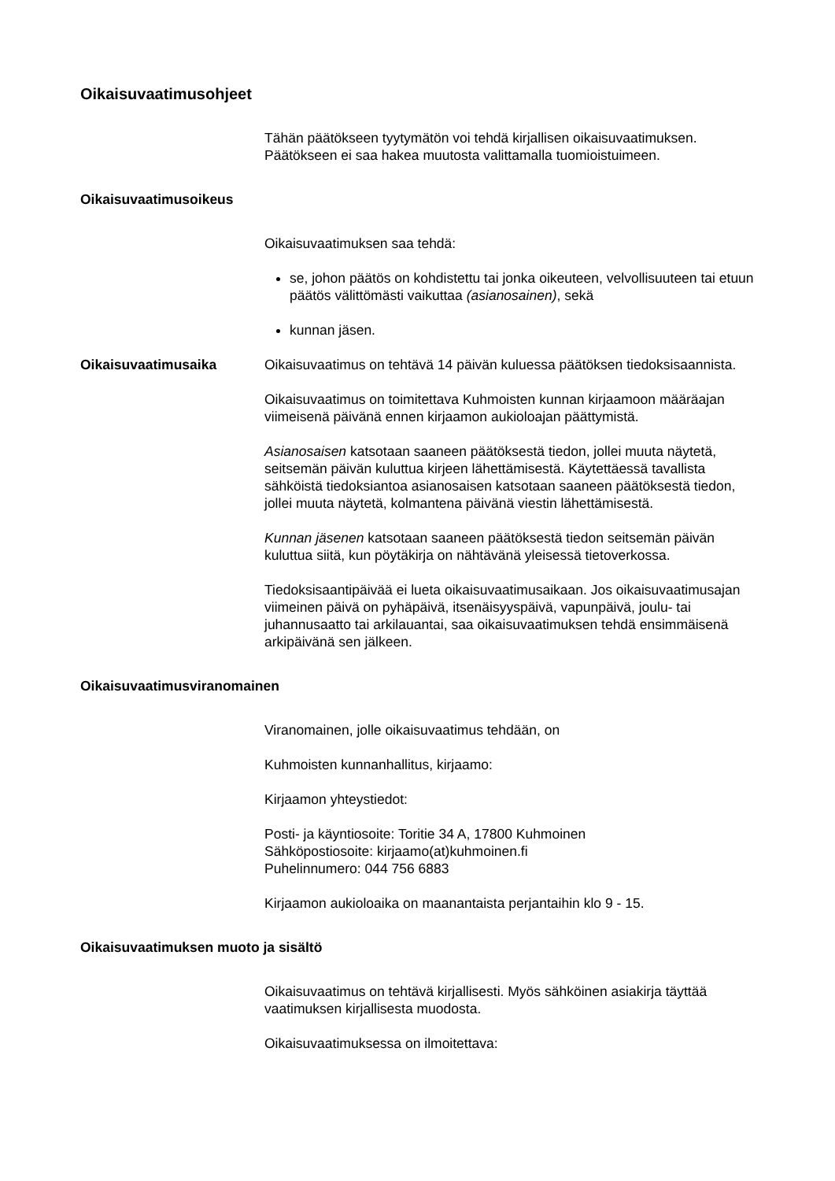Oikaisuvaatimusohjeet
Tähän päätökseen tyytymätön voi tehdä kirjallisen oikaisuvaatimuksen. Päätökseen ei saa hakea muutosta valittamalla tuomioistuimeen.
Oikaisuvaatimusoikeus
Oikaisuvaatimuksen saa tehdä:
se, johon päätös on kohdistettu tai jonka oikeuteen, velvollisuuteen tai etuun päätös välittömästi vaikuttaa (asianosainen), sekä
kunnan jäsen.
Oikaisuvaatimusaika Oikaisuvaatimus on tehtävä 14 päivän kuluessa päätöksen tiedoksisaannista.
Oikaisuvaatimus on toimitettava Kuhmoisten kunnan kirjaamoon määräajan viimeisenä päivänä ennen kirjaamon aukioloajan päättymistä.
Asianosaisen katsotaan saaneen päätöksestä tiedon, jollei muuta näytetä, seitsemän päivän kuluttua kirjeen lähettämisestä. Käytettäessä tavallista sähköistä tiedoksiantoa asianosaisen katsotaan saaneen päätöksestä tiedon, jollei muuta näytetä, kolmantena päivänä viestin lähettämisestä.
Kunnan jäsenen katsotaan saaneen päätöksestä tiedon seitsemän päivän kuluttua siitä, kun pöytäkirja on nähtävänä yleisessä tietoverkossa.
Tiedoksisaantipäivää ei lueta oikaisuvaatimusaikaan. Jos oikaisuvaatimusajan viimeinen päivä on pyhäpäivä, itsenäisyyspäivä, vapunpäivä, joulu- tai juhannusaatto tai arkilauantai, saa oikaisuvaatimuksen tehdä ensimmäisenä arkipäivänä sen jälkeen.
Oikaisuvaatimusviranomainen
Viranomainen, jolle oikaisuvaatimus tehdään, on
Kuhmoisten kunnanhallitus, kirjaamo:
Kirjaamon yhteystiedot:
Posti- ja käyntiosoite: Toritie 34 A, 17800 Kuhmoinen
Sähköpostiosoite: kirjaamo(at)kuhmoinen.fi
Puhelinnumero: 044 756 6883
Kirjaamon aukioloaika on maanantaista perjantaihin klo 9 - 15.
Oikaisuvaatimuksen muoto ja sisältö
Oikaisuvaatimus on tehtävä kirjallisesti. Myös sähköinen asiakirja täyttää vaatimuksen kirjallisesta muodosta.
Oikaisuvaatimuksessa on ilmoitettava: